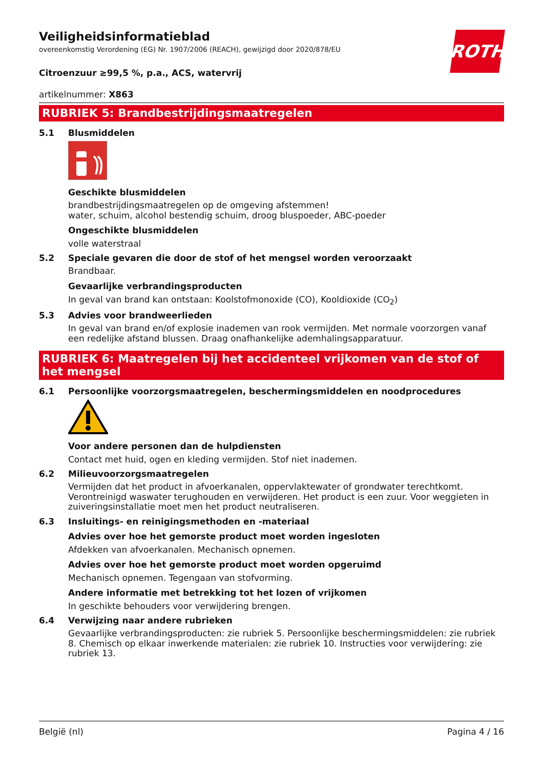ROTH
Veiligheidsinformatieblad
overeenkomstig Verordening (EG) Nr. 1907/2006 (REACH), gewijzigd door 2020/878/EU
Citroenzuur ≥99,5 %, p.a., ACS, watervrij
artikelnummer: X863
RUBRIEK 5: Brandbestrijdingsmaatregelen
5.1 Blusmiddelen
Geschikte blusmiddelen
brandbestrijdingsmaatregelen op de omgeving afstemmen!
water, schuim, alcohol bestendig schuim, droog bluspoeder, ABC-poeder
Ongeschikte blusmiddelen
volle waterstraal
5.2 Speciale gevaren die door de stof of het mengsel worden veroorzaakt
Brandbaar.
Gevaarlijke verbrandingsproducten
In geval van brand kan ontstaan: Koolstofmonoxide (CO), Kooldioxide (CO<sub>2</sub>)
5.3 Advies voor brandweerlieden
In geval van brand en/of explosie inademen van rook vermijden. Met normale voorzorgen vanaf een redelijke afstand blussen. Draag onafhankelijke ademhalingsapparatuur.
RUBRIEK 6: Maatregelen bij het accidenteel vrijkomen van de stof of het mengsel
6.1 Persoonlijke voorzorgsmaatregelen, beschermingsmiddelen en noodprocedures
Voor andere personen dan de hulpdiensten
Contact met huid, ogen en kleding vermijden. Stof niet inademen.
6.2 Milieuvoorzorgsmaatregelen
Vermijden dat het product in afvoerkanalen, oppervlaktewater of grondwater terechtkomt. Verontreinigd waswater terughouden en verwijderen. Het product is een zuur. Voor weggieten in zuiveringsinstallatie moet men het product neutraliseren.
6.3 Insluitings- en reinigingsmethoden en -materiaal
Advies over hoe het gemorste product moet worden ingesloten
Afdekken van afvoerkanalen. Mechanisch opnemen.
Advies over hoe het gemorste product moet worden opgeruimd
Mechanisch opnemen. Tegengaan van stofvorming.
Andere informatie met betrekking tot het lozen of vrijkomen
In geschikte behouders voor verwijdering brengen.
6.4 Verwijzing naar andere rubrieken
Gevaarlijke verbrandingsproducten: zie rubriek 5. Persoonlijke beschermingsmiddelen: zie rubriek 8. Chemisch op elkaar inwerkende materialen: zie rubriek 10. Instructies voor verwijdering: zie rubriek 13.
België (nl) Pagina 4 / 16